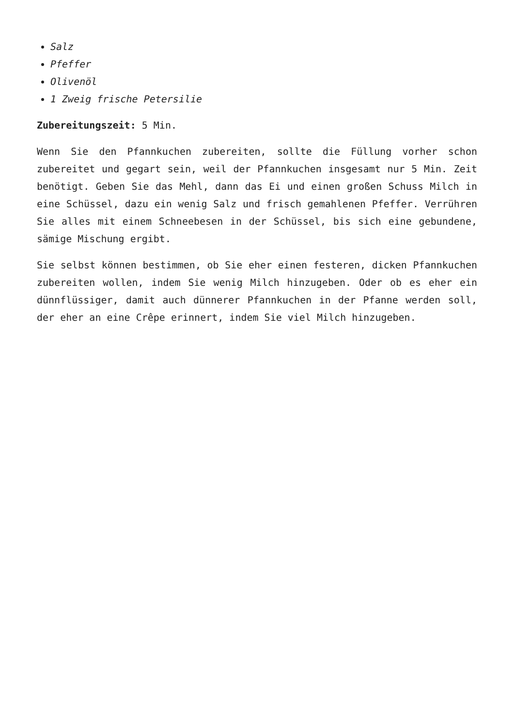Salz
Pfeffer
Olivenöl
1 Zweig frische Petersilie
Zubereitungszeit: 5 Min.
Wenn Sie den Pfannkuchen zubereiten, sollte die Füllung vorher schon zubereitet und gegart sein, weil der Pfannkuchen insgesamt nur 5 Min. Zeit benötigt. Geben Sie das Mehl, dann das Ei und einen großen Schuss Milch in eine Schüssel, dazu ein wenig Salz und frisch gemahlenen Pfeffer. Verrühren Sie alles mit einem Schneebesen in der Schüssel, bis sich eine gebundene, sämige Mischung ergibt.
Sie selbst können bestimmen, ob Sie eher einen festeren, dicken Pfannkuchen zubereiten wollen, indem Sie wenig Milch hinzugeben. Oder ob es eher ein dünnflüssiger, damit auch dünnerer Pfannkuchen in der Pfanne werden soll, der eher an eine Crêpe erinnert, indem Sie viel Milch hinzugeben.